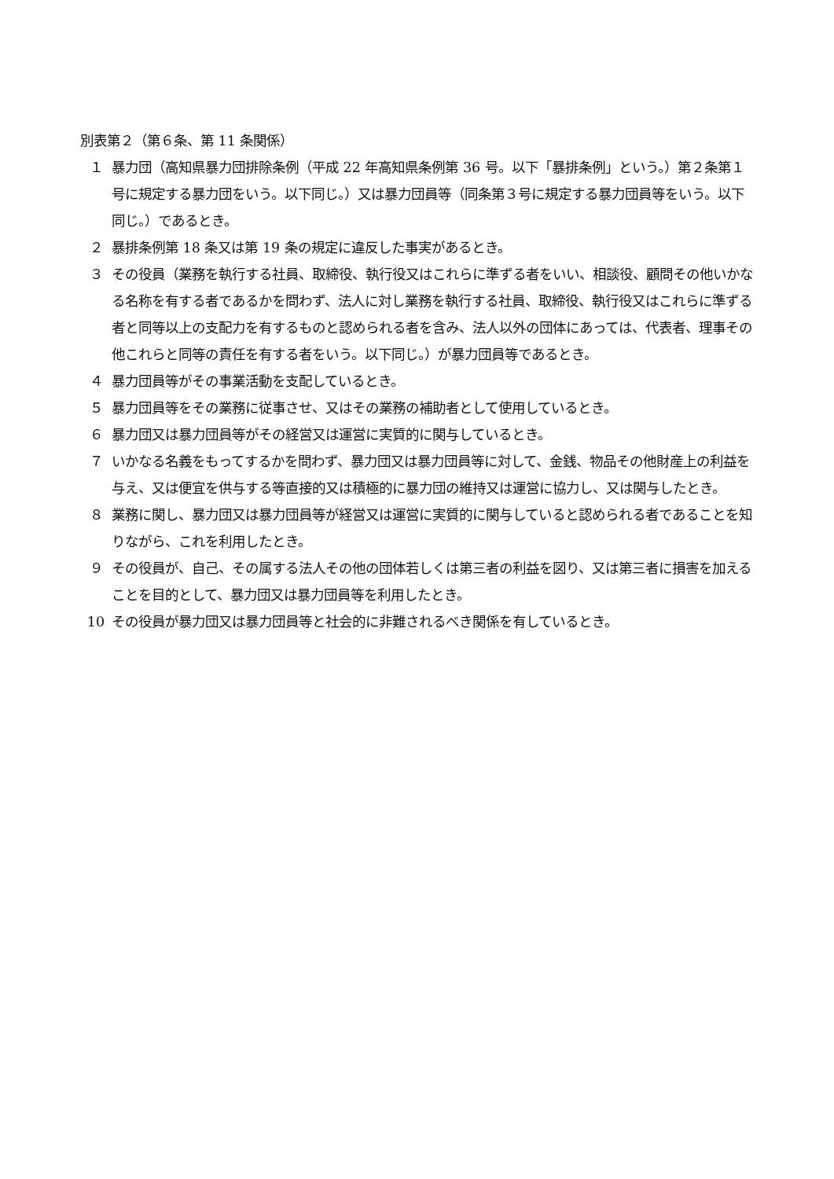別表第２（第６条、第 11 条関係）
１ 暴力団（高知県暴力団排除条例（平成 22 年高知県条例第 36 号。以下「暴排条例」という。）第２条第１号に規定する暴力団をいう。以下同じ。）又は暴力団員等（同条第３号に規定する暴力団員等をいう。以下同じ。）であるとき。
２ 暴排条例第 18 条又は第 19 条の規定に違反した事実があるとき。
３ その役員（業務を執行する社員、取締役、執行役又はこれらに準ずる者をいい、相談役、顧問その他いかなる名称を有する者であるかを問わず、法人に対し業務を執行する社員、取締役、執行役又はこれらに準ずる者と同等以上の支配力を有するものと認められる者を含み、法人以外の団体にあっては、代表者、理事その他これらと同等の責任を有する者をいう。以下同じ。）が暴力団員等であるとき。
４ 暴力団員等がその事業活動を支配しているとき。
５ 暴力団員等をその業務に従事させ、又はその業務の補助者として使用しているとき。
６ 暴力団又は暴力団員等がその経営又は運営に実質的に関与しているとき。
７ いかなる名義をもってするかを問わず、暴力団又は暴力団員等に対して、金銭、物品その他財産上の利益を与え、又は便宜を供与する等直接的又は積極的に暴力団の維持又は運営に協力し、又は関与したとき。
８ 業務に関し、暴力団又は暴力団員等が経営又は運営に実質的に関与していると認められる者であることを知りながら、これを利用したとき。
９ その役員が、自己、その属する法人その他の団体若しくは第三者の利益を図り、又は第三者に損害を加えることを目的として、暴力団又は暴力団員等を利用したとき。
10 その役員が暴力団又は暴力団員等と社会的に非難されるべき関係を有しているとき。